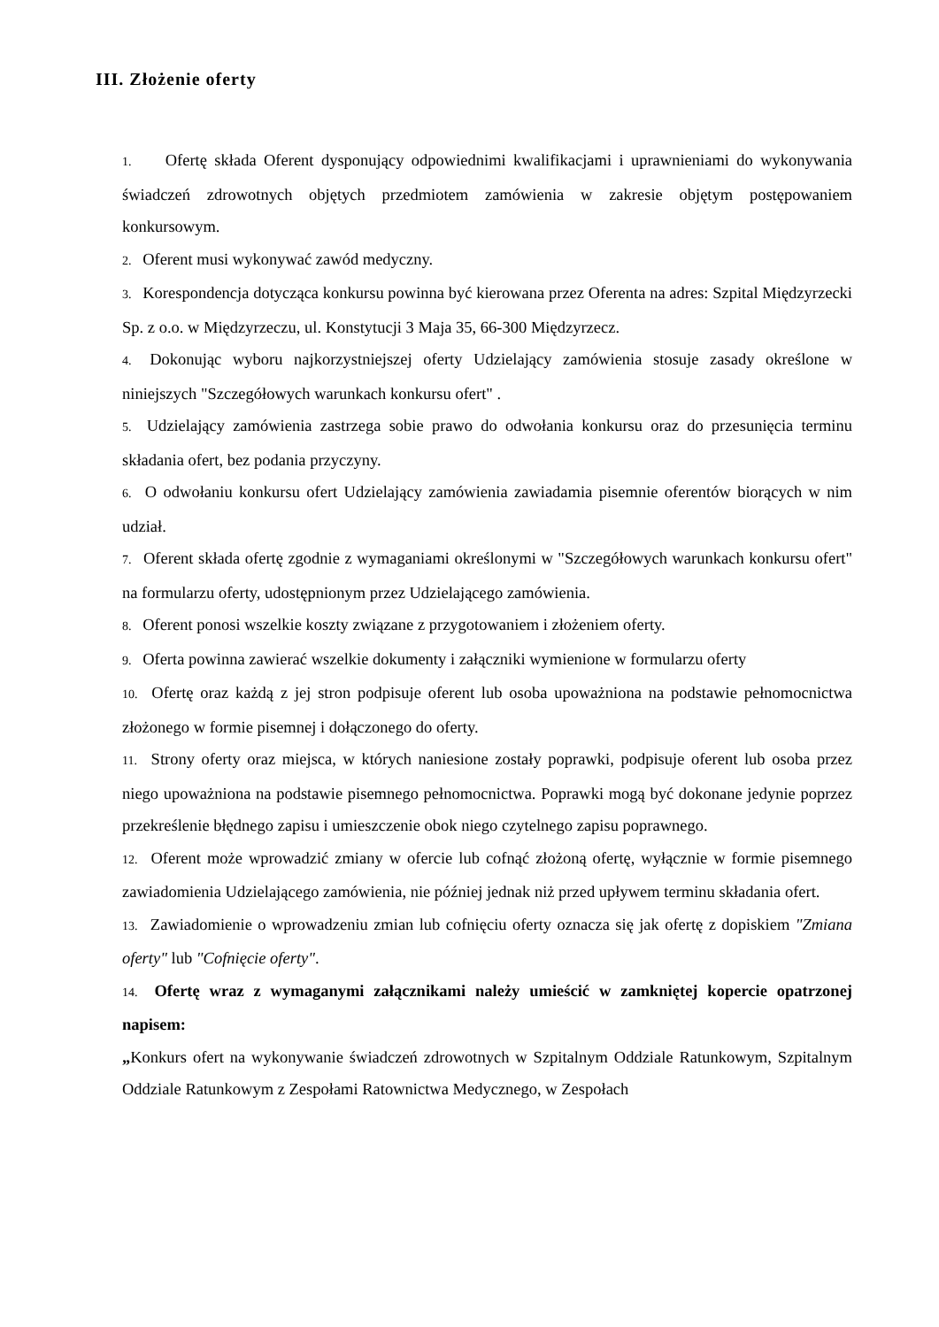III. Złożenie oferty
1. Ofertę składa Oferent dysponujący odpowiednimi kwalifikacjami i uprawnieniami do wykonywania świadczeń zdrowotnych objętych przedmiotem zamówienia w zakresie objętym postępowaniem konkursowym.
2. Oferent musi wykonywać zawód medyczny.
3. Korespondencja dotycząca konkursu powinna być kierowana przez Oferenta na adres: Szpital Międzyrzecki Sp. z o.o. w Międzyrzeczu, ul. Konstytucji 3 Maja 35, 66-300 Międzyrzecz.
4. Dokonując wyboru najkorzystniejszej oferty Udzielający zamówienia stosuje zasady określone w niniejszych "Szczegółowych warunkach konkursu ofert" .
5. Udzielający zamówienia zastrzega sobie prawo do odwołania konkursu oraz do przesunięcia terminu składania ofert, bez podania przyczyny.
6. O odwołaniu konkursu ofert Udzielający zamówienia zawiadamia pisemnie oferentów biorących w nim udział.
7. Oferent składa ofertę zgodnie z wymaganiami określonymi w "Szczegółowych warunkach konkursu ofert" na formularzu oferty, udostępnionym przez Udzielającego zamówienia.
8. Oferent ponosi wszelkie koszty związane z przygotowaniem i złożeniem oferty.
9. Oferta powinna zawierać wszelkie dokumenty i załączniki wymienione w formularzu oferty
10. Ofertę oraz każdą z jej stron podpisuje oferent lub osoba upoważniona na podstawie pełnomocnictwa złożonego w formie pisemnej i dołączonego do oferty.
11. Strony oferty oraz miejsca, w których naniesione zostały poprawki, podpisuje oferent lub osoba przez niego upoważniona na podstawie pisemnego pełnomocnictwa. Poprawki mogą być dokonane jedynie poprzez przekreślenie błędnego zapisu i umieszczenie obok niego czytelnego zapisu poprawnego.
12. Oferent może wprowadzić zmiany w ofercie lub cofnąć złożoną ofertę, wyłącznie w formie pisemnego zawiadomienia Udzielającego zamówienia, nie później jednak niż przed upływem terminu składania ofert.
13. Zawiadomienie o wprowadzeniu zmian lub cofnięciu oferty oznacza się jak ofertę z dopiskiem "Zmiana oferty" lub "Cofnięcie oferty".
14. Ofertę wraz z wymaganymi załącznikami należy umieścić w zamkniętej kopercie opatrzonej napisem:
„Konkurs ofert na wykonywanie świadczeń zdrowotnych w Szpitalnym Oddziale Ratunkowym, Szpitalnym Oddziale Ratunkowym z Zespołami Ratownictwa Medycznego, w Zespołach